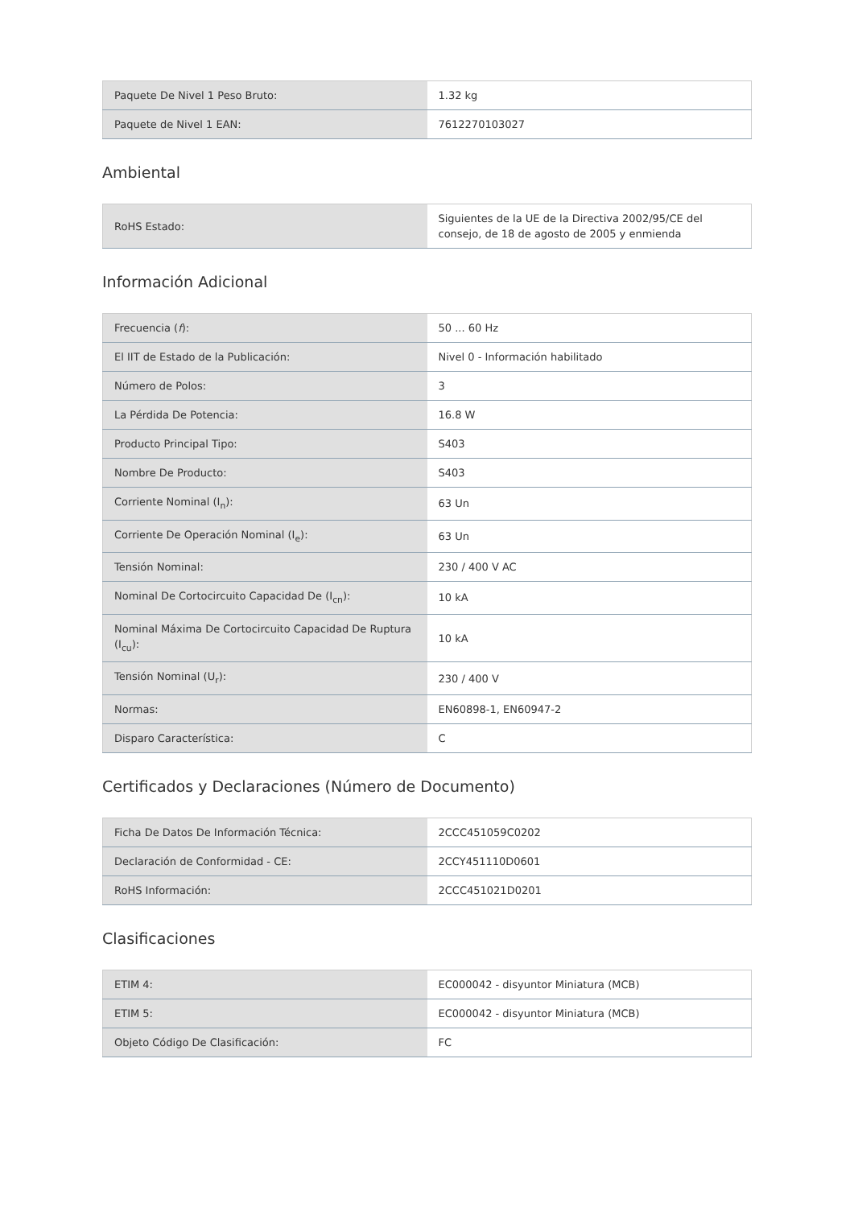| Paquete De Nivel 1 Peso Bruto: | 1.32 kg |
| Paquete de Nivel 1 EAN: | 7612270103027 |
Ambiental
| RoHS Estado: | Siguientes de la UE de la Directiva 2002/95/CE del consejo, de 18 de agosto de 2005 y enmienda |
Información Adicional
| Frecuencia ( f ): | 50 ... 60 Hz |
| El IIT de Estado de la Publicación: | Nivel 0 - Información habilitado |
| Número de Polos: | 3 |
| La Pérdida De Potencia: | 16.8 W |
| Producto Principal Tipo: | S403 |
| Nombre De Producto: | S403 |
| Corriente Nominal (I<sub>n</sub>): | 63 Un |
| Corriente De Operación Nominal (I<sub>e</sub>): | 63 Un |
| Tensión Nominal: | 230 / 400 V AC |
| Nominal De Cortocircuito Capacidad De (I<sub>cn</sub>): | 10 kA |
| Nominal Máxima De Cortocircuito Capacidad De Ruptura (I<sub>cu</sub>): | 10 kA |
| Tensión Nominal (U<sub>r</sub>): | 230 / 400 V |
| Normas: | EN60898-1, EN60947-2 |
| Disparo Característica: | C |
Certificados y Declaraciones (Número de Documento)
| Ficha De Datos De Información Técnica: | 2CCC451059C0202 |
| Declaración de Conformidad - CE: | 2CCY451110D0601 |
| RoHS Información: | 2CCC451021D0201 |
Clasificaciones
| ETIM 4: | EC000042 - disyuntor Miniatura (MCB) |
| ETIM 5: | EC000042 - disyuntor Miniatura (MCB) |
| Objeto Código De Clasificación: | FC |